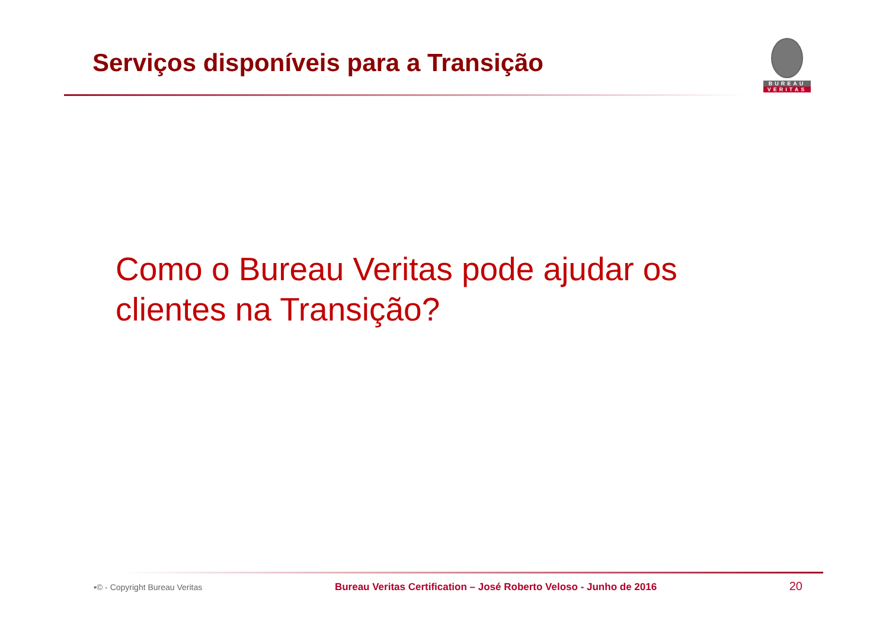Serviços disponíveis para a Transição
BUREAU
VERITAS
Como o Bureau Veritas pode ajudar os clientes na Transição?
•© - Copyright Bureau Veritas Bureau Veritas Certification – José Roberto Veloso - Junho de 2016 20